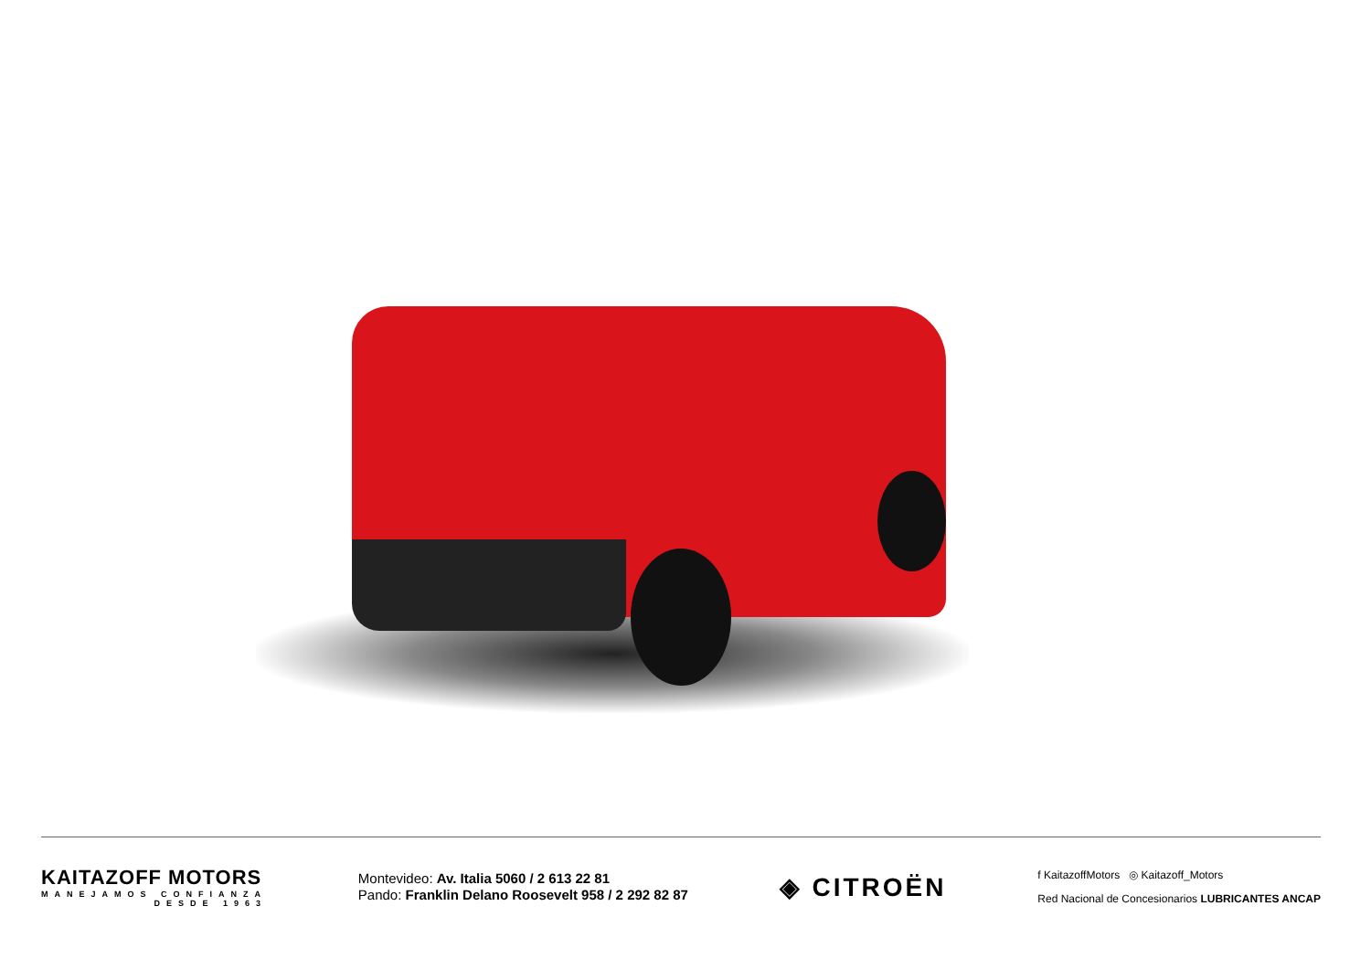KAITAZOFF MOTORS
MANEJAMOS CONFIANZA
DESDE 1963
Montevideo: Av. Italia 5060 / 2 613 22 81
Pando: Franklin Delano Roosevelt 958 / 2 292 82 87
◈ CITROËN
f KaitazoffMotors ◎ Kaitazoff_Motors
Red Nacional de Concesionarios LUBRICANTES ANCAP